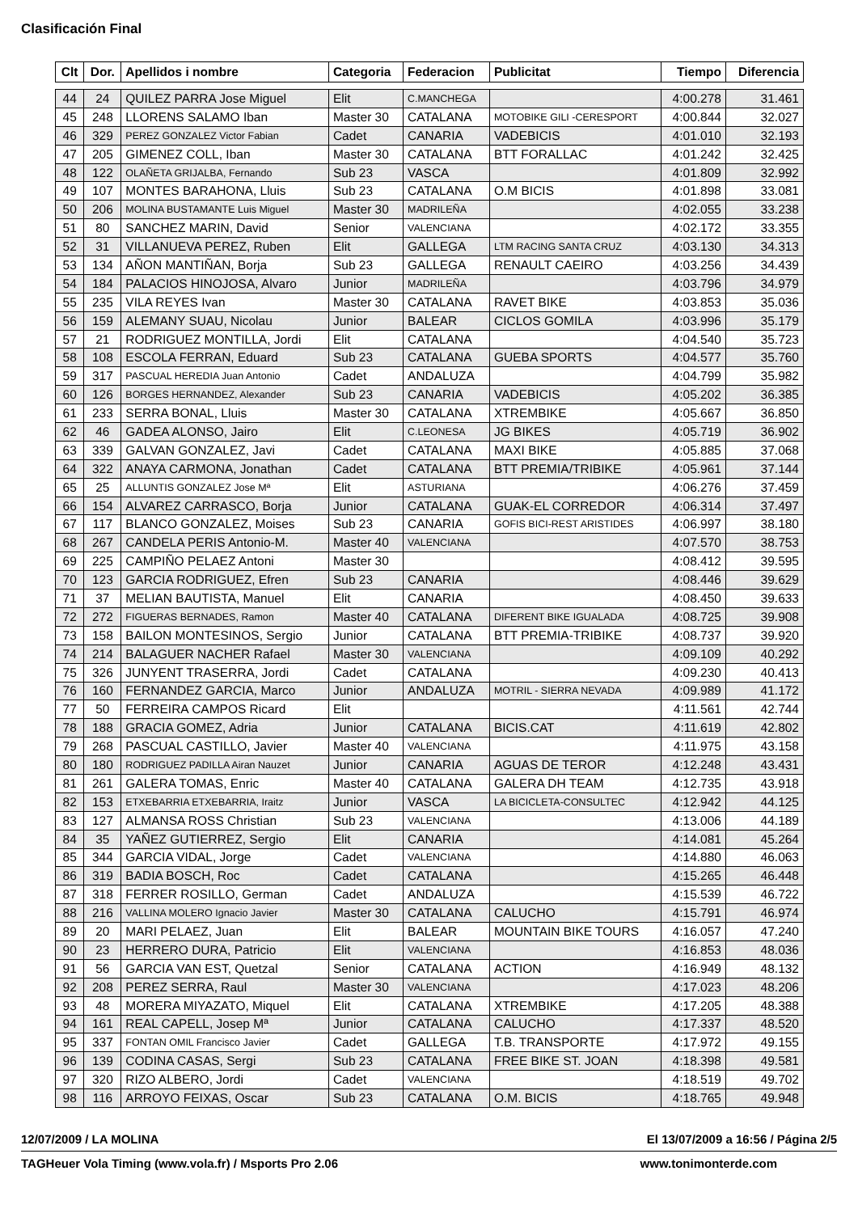Clasificación Final
| Clt | Dor. | Apellidos i nombre | Categoria | Federacion | Publicitat | Tiempo | Diferencia |
| --- | --- | --- | --- | --- | --- | --- | --- |
| 44 | 24 | QUILEZ PARRA Jose Miguel | Elit | C.MANCHEGA | | 4:00.278 | 31.461 |
| 45 | 248 | LLORENS SALAMO Iban | Master 30 | CATALANA | MOTOBIKE GILI -CERESPORT | 4:00.844 | 32.027 |
| 46 | 329 | PEREZ GONZALEZ Victor Fabian | Cadet | CANARIA | VADEBICIS | 4:01.010 | 32.193 |
| 47 | 205 | GIMENEZ COLL, Iban | Master 30 | CATALANA | BTT FORALLAC | 4:01.242 | 32.425 |
| 48 | 122 | OLAÑETA GRIJALBA, Fernando | Sub 23 | VASCA | | 4:01.809 | 32.992 |
| 49 | 107 | MONTES BARAHONA, Lluis | Sub 23 | CATALANA | O.M BICIS | 4:01.898 | 33.081 |
| 50 | 206 | MOLINA BUSTAMANTE Luis Miguel | Master 30 | MADRILEÑA | | 4:02.055 | 33.238 |
| 51 | 80 | SANCHEZ MARIN, David | Senior | VALENCIANA | | 4:02.172 | 33.355 |
| 52 | 31 | VILLANUEVA PEREZ, Ruben | Elit | GALLEGA | LTM RACING SANTA CRUZ | 4:03.130 | 34.313 |
| 53 | 134 | AÑON MANTIÑAN, Borja | Sub 23 | GALLEGA | RENAULT CAEIRO | 4:03.256 | 34.439 |
| 54 | 184 | PALACIOS HINOJOSA, Alvaro | Junior | MADRILEÑA | | 4:03.796 | 34.979 |
| 55 | 235 | VILA REYES Ivan | Master 30 | CATALANA | RAVET BIKE | 4:03.853 | 35.036 |
| 56 | 159 | ALEMANY SUAU, Nicolau | Junior | BALEAR | CICLOS GOMILA | 4:03.996 | 35.179 |
| 57 | 21 | RODRIGUEZ MONTILLA, Jordi | Elit | CATALANA | | 4:04.540 | 35.723 |
| 58 | 108 | ESCOLA FERRAN, Eduard | Sub 23 | CATALANA | GUEBA SPORTS | 4:04.577 | 35.760 |
| 59 | 317 | PASCUAL HEREDIA Juan Antonio | Cadet | ANDALUZA | | 4:04.799 | 35.982 |
| 60 | 126 | BORGES HERNANDEZ, Alexander | Sub 23 | CANARIA | VADEBICIS | 4:05.202 | 36.385 |
| 61 | 233 | SERRA BONAL, Lluis | Master 30 | CATALANA | XTREMBIKE | 4:05.667 | 36.850 |
| 62 | 46 | GADEA ALONSO, Jairo | Elit | C.LEONESA | JG BIKES | 4:05.719 | 36.902 |
| 63 | 339 | GALVAN GONZALEZ, Javi | Cadet | CATALANA | MAXI BIKE | 4:05.885 | 37.068 |
| 64 | 322 | ANAYA CARMONA, Jonathan | Cadet | CATALANA | BTT PREMIA/TRIBIKE | 4:05.961 | 37.144 |
| 65 | 25 | ALLUNTIS GONZALEZ Jose Mª | Elit | ASTURIANA | | 4:06.276 | 37.459 |
| 66 | 154 | ALVAREZ CARRASCO, Borja | Junior | CATALANA | GUAK-EL CORREDOR | 4:06.314 | 37.497 |
| 67 | 117 | BLANCO GONZALEZ, Moises | Sub 23 | CANARIA | GOFIS BICI-REST ARISTIDES | 4:06.997 | 38.180 |
| 68 | 267 | CANDELA PERIS Antonio-M. | Master 40 | VALENCIANA | | 4:07.570 | 38.753 |
| 69 | 225 | CAMPIÑO PELAEZ Antoni | Master 30 | | | 4:08.412 | 39.595 |
| 70 | 123 | GARCIA RODRIGUEZ, Efren | Sub 23 | CANARIA | | 4:08.446 | 39.629 |
| 71 | 37 | MELIAN BAUTISTA, Manuel | Elit | CANARIA | | 4:08.450 | 39.633 |
| 72 | 272 | FIGUERAS BERNADES, Ramon | Master 40 | CATALANA | DIFERENT BIKE IGUALADA | 4:08.725 | 39.908 |
| 73 | 158 | BAILON MONTESINOS, Sergio | Junior | CATALANA | BTT PREMIA-TRIBIKE | 4:08.737 | 39.920 |
| 74 | 214 | BALAGUER NACHER Rafael | Master 30 | VALENCIANA | | 4:09.109 | 40.292 |
| 75 | 326 | JUNYENT TRASERRA, Jordi | Cadet | CATALANA | | 4:09.230 | 40.413 |
| 76 | 160 | FERNANDEZ GARCIA, Marco | Junior | ANDALUZA | MOTRIL - SIERRA NEVADA | 4:09.989 | 41.172 |
| 77 | 50 | FERREIRA CAMPOS Ricard | Elit | | | 4:11.561 | 42.744 |
| 78 | 188 | GRACIA GOMEZ, Adria | Junior | CATALANA | BICIS.CAT | 4:11.619 | 42.802 |
| 79 | 268 | PASCUAL CASTILLO, Javier | Master 40 | VALENCIANA | | 4:11.975 | 43.158 |
| 80 | 180 | RODRIGUEZ PADILLA Airan Nauzet | Junior | CANARIA | AGUAS DE TEROR | 4:12.248 | 43.431 |
| 81 | 261 | GALERA TOMAS, Enric | Master 40 | CATALANA | GALERA DH TEAM | 4:12.735 | 43.918 |
| 82 | 153 | ETXEBARRIA ETXEBARRIA, Iraitz | Junior | VASCA | LA BICICLETA-CONSULTEC | 4:12.942 | 44.125 |
| 83 | 127 | ALMANSA ROSS Christian | Sub 23 | VALENCIANA | | 4:13.006 | 44.189 |
| 84 | 35 | YAÑEZ GUTIERREZ, Sergio | Elit | CANARIA | | 4:14.081 | 45.264 |
| 85 | 344 | GARCIA VIDAL, Jorge | Cadet | VALENCIANA | | 4:14.880 | 46.063 |
| 86 | 319 | BADIA BOSCH, Roc | Cadet | CATALANA | | 4:15.265 | 46.448 |
| 87 | 318 | FERRER ROSILLO, German | Cadet | ANDALUZA | | 4:15.539 | 46.722 |
| 88 | 216 | VALLINA MOLERO Ignacio Javier | Master 30 | CATALANA | CALUCHO | 4:15.791 | 46.974 |
| 89 | 20 | MARI PELAEZ, Juan | Elit | BALEAR | MOUNTAIN BIKE TOURS | 4:16.057 | 47.240 |
| 90 | 23 | HERRERO DURA, Patricio | Elit | VALENCIANA | | 4:16.853 | 48.036 |
| 91 | 56 | GARCIA VAN EST, Quetzal | Senior | CATALANA | ACTION | 4:16.949 | 48.132 |
| 92 | 208 | PEREZ SERRA, Raul | Master 30 | VALENCIANA | | 4:17.023 | 48.206 |
| 93 | 48 | MORERA MIYAZATO, Miquel | Elit | CATALANA | XTREMBIKE | 4:17.205 | 48.388 |
| 94 | 161 | REAL CAPELL, Josep Mª | Junior | CATALANA | CALUCHO | 4:17.337 | 48.520 |
| 95 | 337 | FONTAN OMIL Francisco Javier | Cadet | GALLEGA | T.B. TRANSPORTE | 4:17.972 | 49.155 |
| 96 | 139 | CODINA CASAS, Sergi | Sub 23 | CATALANA | FREE BIKE ST. JOAN | 4:18.398 | 49.581 |
| 97 | 320 | RIZO ALBERO, Jordi | Cadet | VALENCIANA | | 4:18.519 | 49.702 |
| 98 | 116 | ARROYO FEIXAS, Oscar | Sub 23 | CATALANA | O.M. BICIS | 4:18.765 | 49.948 |
12/07/2009 / LA MOLINA El 13/07/2009 a 16:56 / Página 2/5
TAGHeuer Vola Timing (www.vola.fr) / Msports Pro 2.06 www.tonimonterde.com